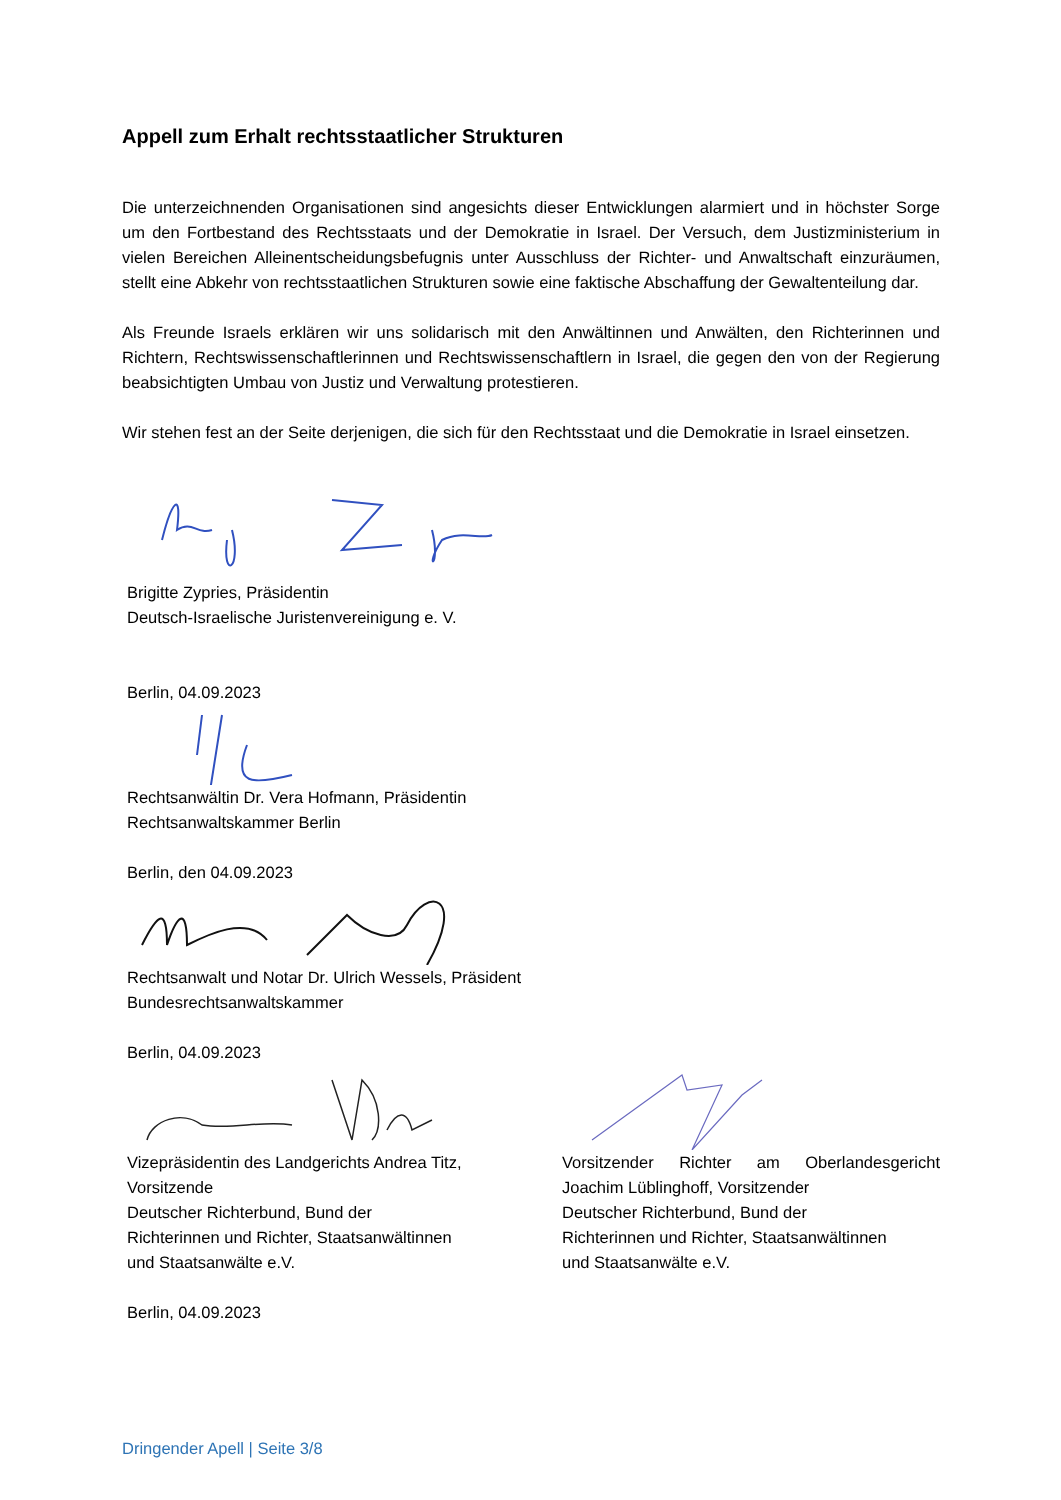Appell zum Erhalt rechtsstaatlicher Strukturen
Die unterzeichnenden Organisationen sind angesichts dieser Entwicklungen alarmiert und in höchster Sorge um den Fortbestand des Rechtsstaats und der Demokratie in Israel. Der Versuch, dem Justizministerium in vielen Bereichen Alleinentscheidungsbefugnis unter Ausschluss der Richter- und Anwaltschaft einzuräumen, stellt eine Abkehr von rechtsstaatlichen Strukturen sowie eine faktische Abschaffung der Gewaltenteilung dar.
Als Freunde Israels erklären wir uns solidarisch mit den Anwältinnen und Anwälten, den Richterinnen und Richtern, Rechtswissenschaftlerinnen und Rechtswissenschaftlern in Israel, die gegen den von der Regierung beabsichtigten Umbau von Justiz und Verwaltung protestieren.
Wir stehen fest an der Seite derjenigen, die sich für den Rechtsstaat und die Demokratie in Israel einsetzen.
Brigitte Zypries, Präsidentin
Deutsch-Israelische Juristenvereinigung e. V.
Berlin, 04.09.2023
Rechtsanwältin Dr. Vera Hofmann, Präsidentin
Rechtsanwaltskammer Berlin
Berlin, den 04.09.2023
Rechtsanwalt und Notar Dr. Ulrich Wessels, Präsident
Bundesrechtsanwaltskammer
Berlin, 04.09.2023
Vizepräsidentin des Landgerichts Andrea Titz,
Vorsitzende
Deutscher Richterbund, Bund der
Richterinnen und Richter, Staatsanwältinnen
und Staatsanwälte e.V.
Berlin, 04.09.2023
Vorsitzender Richter am Oberlandesgericht Joachim Lüblinghoff, Vorsitzender
Deutscher Richterbund, Bund der
Richterinnen und Richter, Staatsanwältinnen
und Staatsanwälte e.V.
Dringender Apell | Seite 3/8